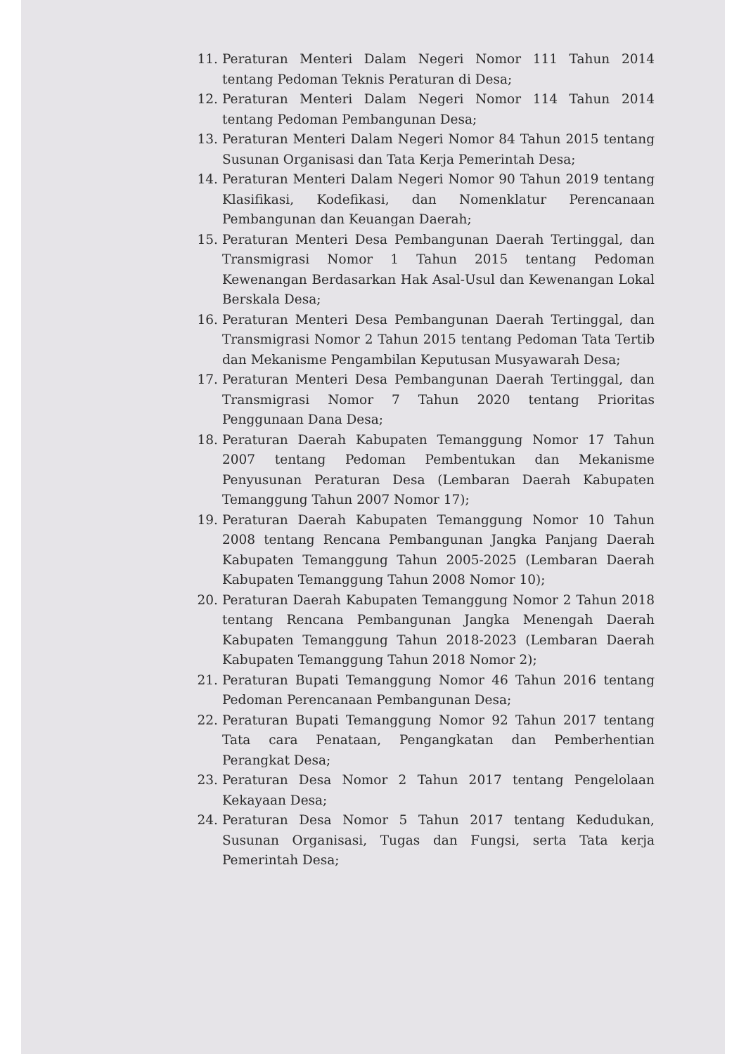11. Peraturan Menteri Dalam Negeri Nomor 111 Tahun 2014 tentang Pedoman Teknis Peraturan di Desa;
12. Peraturan Menteri Dalam Negeri Nomor 114 Tahun 2014 tentang Pedoman Pembangunan Desa;
13. Peraturan Menteri Dalam Negeri Nomor 84 Tahun 2015 tentang Susunan Organisasi dan Tata Kerja Pemerintah Desa;
14. Peraturan Menteri Dalam Negeri Nomor 90 Tahun 2019 tentang Klasifikasi, Kodefikasi, dan Nomenklatur Perencanaan Pembangunan dan Keuangan Daerah;
15. Peraturan Menteri Desa Pembangunan Daerah Tertinggal, dan Transmigrasi Nomor 1 Tahun 2015 tentang Pedoman Kewenangan Berdasarkan Hak Asal-Usul dan Kewenangan Lokal Berskala Desa;
16. Peraturan Menteri Desa Pembangunan Daerah Tertinggal, dan Transmigrasi Nomor 2 Tahun 2015 tentang Pedoman Tata Tertib dan Mekanisme Pengambilan Keputusan Musyawarah Desa;
17. Peraturan Menteri Desa Pembangunan Daerah Tertinggal, dan Transmigrasi Nomor 7 Tahun 2020 tentang Prioritas Penggunaan Dana Desa;
18. Peraturan Daerah Kabupaten Temanggung Nomor 17 Tahun 2007 tentang Pedoman Pembentukan dan Mekanisme Penyusunan Peraturan Desa (Lembaran Daerah Kabupaten Temanggung Tahun 2007 Nomor 17);
19. Peraturan Daerah Kabupaten Temanggung Nomor 10 Tahun 2008 tentang Rencana Pembangunan Jangka Panjang Daerah Kabupaten Temanggung Tahun 2005-2025 (Lembaran Daerah Kabupaten Temanggung Tahun 2008 Nomor 10);
20. Peraturan Daerah Kabupaten Temanggung Nomor 2 Tahun 2018 tentang Rencana Pembangunan Jangka Menengah Daerah Kabupaten Temanggung Tahun 2018-2023 (Lembaran Daerah Kabupaten Temanggung Tahun 2018 Nomor 2);
21. Peraturan Bupati Temanggung Nomor 46 Tahun 2016 tentang Pedoman Perencanaan Pembangunan Desa;
22. Peraturan Bupati Temanggung Nomor 92 Tahun 2017 tentang Tata cara Penataan, Pengangkatan dan Pemberhentian Perangkat Desa;
23. Peraturan Desa Nomor 2 Tahun 2017 tentang Pengelolaan Kekayaan Desa;
24. Peraturan Desa Nomor 5 Tahun 2017 tentang Kedudukan, Susunan Organisasi, Tugas dan Fungsi, serta Tata kerja Pemerintah Desa;